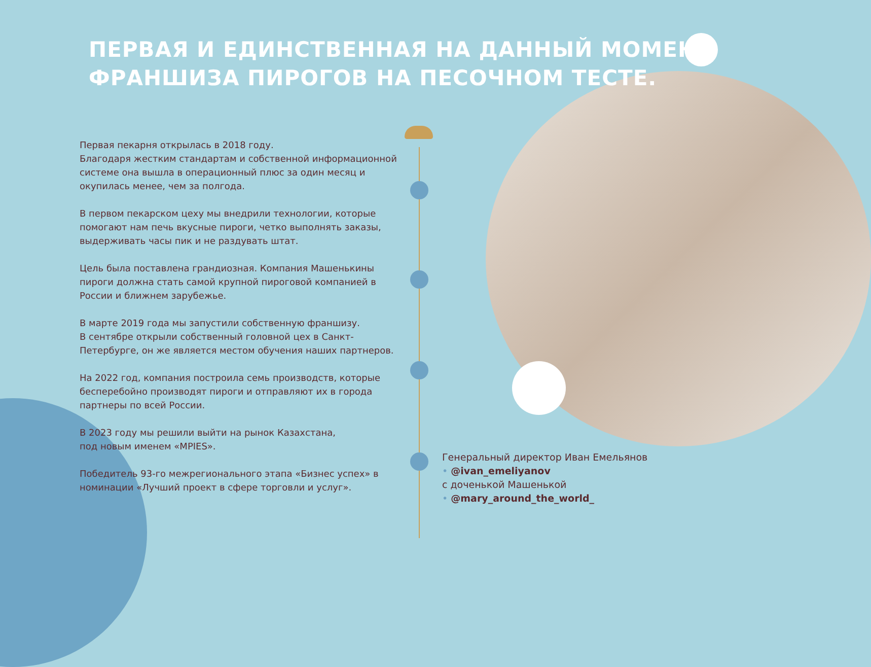ПЕРВАЯ И ЕДИНСТВЕННАЯ НА ДАННЫЙ МОМЕНТ
ФРАНШИЗА ПИРОГОВ НА ПЕСОЧНОМ ТЕСТЕ.
Первая пекарня открылась в 2018 году.
Благодаря жестким стандартам и собственной информационной системе она вышла в операционный плюс за один месяц и окупилась менее, чем за полгода.
В первом пекарском цеху мы внедрили технологии, которые помогают нам печь вкусные пироги, четко выполнять заказы, выдерживать часы пик и не раздувать штат.
Цель была поставлена грандиозная. Компания Машенькины пироги должна стать самой крупной пироговой компанией в России и ближнем зарубежье.
В марте 2019 года мы запустили собственную франшизу.
В сентябре открыли собственный головной цех в Санкт-Петербурге, он же является местом обучения наших партнеров.
На 2022 год, компания построила семь производств, которые бесперебойно производят пироги и отправляют их в города партнеры по всей России.
В 2023 году мы решили выйти на рынок Казахстана,
под новым именем «MPIES».
Победитель 93-го межрегионального этапа «Бизнес успех» в номинации «Лучший проект в сфере торговли и услуг».
Генеральный директор Иван Емельянов
• @ivan_emeliyanov
с доченькой Машенькой
• @mary_around_the_world_